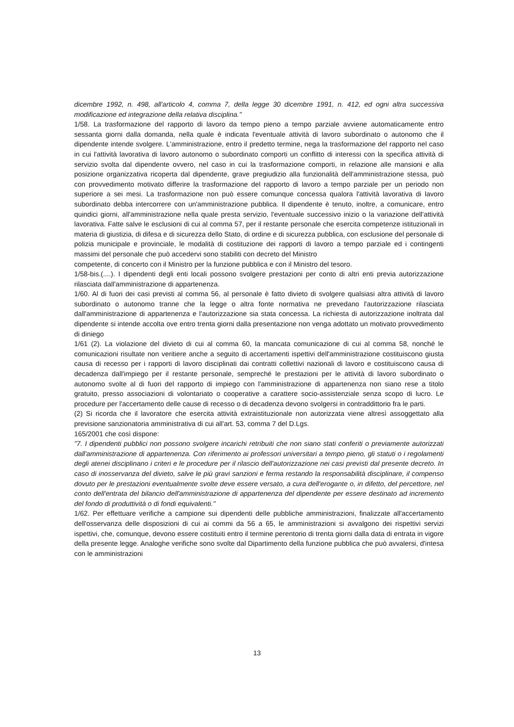dicembre 1992, n. 498, all'articolo 4, comma 7, della legge 30 dicembre 1991, n. 412, ed ogni altra successiva modificazione ed integrazione della relativa disciplina."
1/58. La trasformazione del rapporto di lavoro da tempo pieno a tempo parziale avviene automaticamente entro sessanta giorni dalla domanda, nella quale è indicata l'eventuale attività di lavoro subordinato o autonomo che il dipendente intende svolgere. L'amministrazione, entro il predetto termine, nega la trasformazione del rapporto nel caso in cui l'attività lavorativa di lavoro autonomo o subordinato comporti un conflitto di interessi con la specifica attività di servizio svolta dal dipendente ovvero, nel caso in cui la trasformazione comporti, in relazione alle mansioni e alla posizione organizzativa ricoperta dal dipendente, grave pregiudizio alla funzionalità dell'amministrazione stessa, può con provvedimento motivato differire la trasformazione del rapporto di lavoro a tempo parziale per un periodo non superiore a sei mesi. La trasformazione non può essere comunque concessa qualora l'attività lavorativa di lavoro subordinato debba intercorrere con un'amministrazione pubblica. Il dipendente è tenuto, inoltre, a comunicare, entro quindici giorni, all'amministrazione nella quale presta servizio, l'eventuale successivo inizio o la variazione dell'attività lavorativa. Fatte salve le esclusioni di cui al comma 57, per il restante personale che esercita competenze istituzionali in materia di giustizia, di difesa e di sicurezza dello Stato, di ordine e di sicurezza pubblica, con esclusione del personale di polizia municipale e provinciale, le modalità di costituzione dei rapporti di lavoro a tempo parziale ed i contingenti massimi del personale che può accedervi sono stabiliti con decreto del Ministro
competente, di concerto con il Ministro per la funzione pubblica e con il Ministro del tesoro.
1/58-bis.(....). I dipendenti degli enti locali possono svolgere prestazioni per conto di altri enti previa autorizzazione rilasciata dall'amministrazione di appartenenza.
1/60. Al di fuori dei casi previsti al comma 56, al personale è fatto divieto di svolgere qualsiasi altra attività di lavoro subordinato o autonomo tranne che la legge o altra fonte normativa ne prevedano l'autorizzazione rilasciata dall'amministrazione di appartenenza e l'autorizzazione sia stata concessa. La richiesta di autorizzazione inoltrata dal dipendente si intende accolta ove entro trenta giorni dalla presentazione non venga adottato un motivato provvedimento di diniego
1/61 (2). La violazione del divieto di cui al comma 60, la mancata comunicazione di cui al comma 58, nonché le comunicazioni risultate non veritiere anche a seguito di accertamenti ispettivi dell'amministrazione costituiscono giusta causa di recesso per i rapporti di lavoro disciplinati dai contratti collettivi nazionali di lavoro e costituiscono causa di decadenza dall'impiego per il restante personale, sempreché le prestazioni per le attività di lavoro subordinato o autonomo svolte al di fuori del rapporto di impiego con l'amministrazione di appartenenza non siano rese a titolo gratuito, presso associazioni di volontariato o cooperative a carattere socio-assistenziale senza scopo di lucro. Le procedure per l'accertamento delle cause di recesso o di decadenza devono svolgersi in contraddittorio fra le parti.
(2) Si ricorda che il lavoratore che esercita attività extraistituzionale non autorizzata viene altresì assoggettato alla previsione sanzionatoria amministrativa di cui all'art. 53, comma 7 del D.Lgs.
165/2001 che così dispone:
"7. I dipendenti pubblici non possono svolgere incarichi retribuiti che non siano stati conferiti o previamente autorizzati dall'amministrazione di appartenenza. Con riferimento ai professori universitari a tempo pieno, gli statuti o i regolamenti degli atenei disciplinano i criteri e le procedure per il rilascio dell'autorizzazione nei casi previsti dal presente decreto. In caso di inosservanza del divieto, salve le più gravi sanzioni e ferma restando la responsabilità disciplinare, il compenso dovuto per le prestazioni eventualmente svolte deve essere versato, a cura dell'erogante o, in difetto, del percettore, nel conto dell'entrata del bilancio dell'amministrazione di appartenenza del dipendente per essere destinato ad incremento del fondo di produttività o di fondi equivalenti."
1/62. Per effettuare verifiche a campione sui dipendenti delle pubbliche amministrazioni, finalizzate all'accertamento dell'osservanza delle disposizioni di cui ai commi da 56 a 65, le amministrazioni si avvalgono dei rispettivi servizi ispettivi, che, comunque, devono essere costituiti entro il termine perentorio di trenta giorni dalla data di entrata in vigore della presente legge. Analoghe verifiche sono svolte dal Dipartimento della funzione pubblica che può avvalersi, d'intesa con le amministrazioni
13